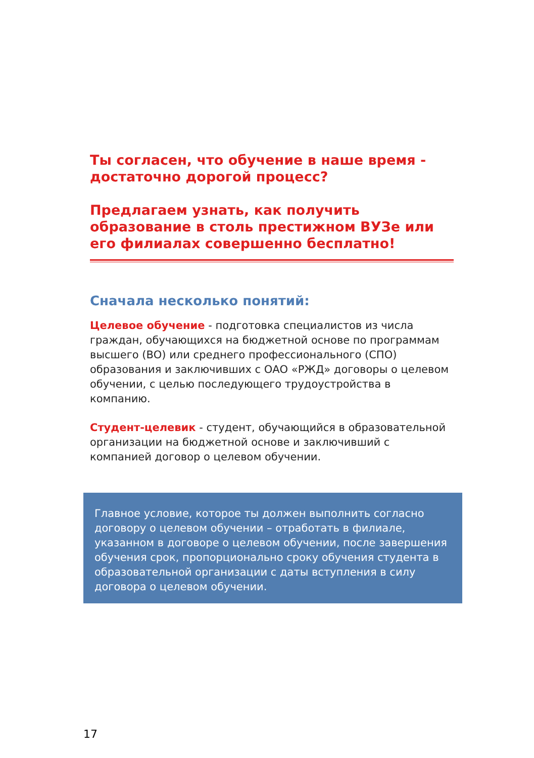Ты согласен, что обучение в наше время - достаточно дорогой процесс?
Предлагаем узнать, как получить образование в столь престижном ВУЗе или его филиалах совершенно бесплатно!
Сначала несколько понятий:
Целевое обучение - подготовка специалистов из числа граждан, обучающихся на бюджетной основе по программам высшего (ВО) или среднего профессионального (СПО) образования и заключивших с ОАО «РЖД» договоры о целевом обучении, с целью последующего трудоустройства в компанию.
Студент-целевик - студент, обучающийся в образовательной организации на бюджетной основе и заключивший с компанией договор о целевом обучении.
Главное условие, которое ты должен выполнить согласно договору о целевом обучении – отработать в филиале, указанном в договоре о целевом обучении, после завершения обучения срок, пропорционально сроку обучения студента в образовательной организации с даты вступления в силу договора о целевом обучении.
17